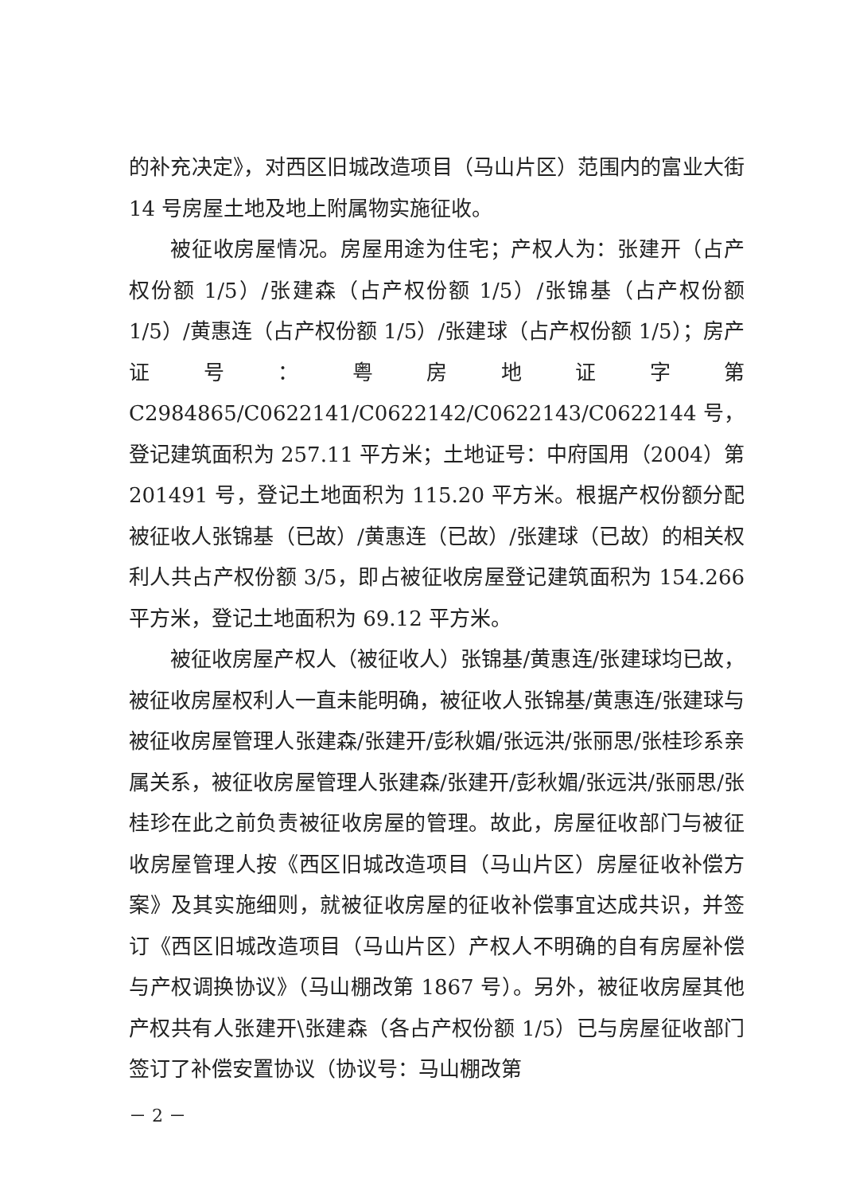的补充决定》，对西区旧城改造项目（马山片区）范围内的富业大街 14 号房屋土地及地上附属物实施征收。
被征收房屋情况。房屋用途为住宅；产权人为：张建开（占产权份额 1/5）/张建森（占产权份额 1/5）/张锦基（占产权份额 1/5）/黄惠连（占产权份额 1/5）/张建球（占产权份额 1/5）；房产证号：粤房地证字第 C2984865/C0622141/C0622142/C0622143/C0622144 号，登记建筑面积为 257.11 平方米；土地证号：中府国用（2004）第 201491 号，登记土地面积为 115.20 平方米。根据产权份额分配被征收人张锦基（已故）/黄惠连（已故）/张建球（已故）的相关权利人共占产权份额 3/5，即占被征收房屋登记建筑面积为 154.266 平方米，登记土地面积为 69.12 平方米。
被征收房屋产权人（被征收人）张锦基/黄惠连/张建球均已故，被征收房屋权利人一直未能明确，被征收人张锦基/黄惠连/张建球与被征收房屋管理人张建森/张建开/彭秋媚/张远洪/张丽思/张桂珍系亲属关系，被征收房屋管理人张建森/张建开/彭秋媚/张远洪/张丽思/张桂珍在此之前负责被征收房屋的管理。故此，房屋征收部门与被征收房屋管理人按《西区旧城改造项目（马山片区）房屋征收补偿方案》及其实施细则，就被征收房屋的征收补偿事宜达成共识，并签订《西区旧城改造项目（马山片区）产权人不明确的自有房屋补偿与产权调换协议》（马山棚改第 1867 号）。另外，被征收房屋其他产权共有人张建开\张建森（各占产权份额 1/5）已与房屋征收部门签订了补偿安置协议（协议号：马山棚改第
－ 2 －